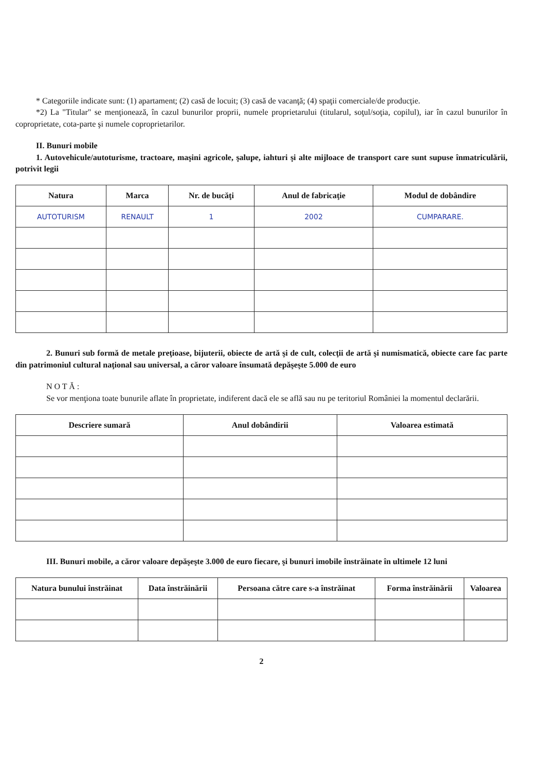* Categoriile indicate sunt: (1) apartament; (2) casă de locuit; (3) casă de vacanţă; (4) spaţii comerciale/de producţie.
*2) La "Titular" se menţionează, în cazul bunurilor proprii, numele proprietarului (titularul, soţul/soţia, copilul), iar în cazul bunurilor în coproprietate, cota-parte şi numele coproprietarilor.
II. Bunuri mobile
1. Autovehicule/autoturisme, tractoare, maşini agricole, şalupe, iahturi şi alte mijloace de transport care sunt supuse înmatriculării, potrivit legii
| Natura | Marca | Nr. de bucăţi | Anul de fabricaţie | Modul de dobândire |
| --- | --- | --- | --- | --- |
| AUTOTURISM | RENAULT | 1 | 2002 | CUMPARARE. |
2. Bunuri sub formă de metale preţioase, bijuterii, obiecte de artă şi de cult, colecţii de artă şi numismatică, obiecte care fac parte din patrimoniul cultural naţional sau universal, a căror valoare însumată depăşeşte 5.000 de euro
N O T Ă :
Se vor menţiona toate bunurile aflate în proprietate, indiferent dacă ele se află sau nu pe teritoriul României la momentul declarării.
| Descriere sumară | Anul dobândirii | Valoarea estimată |
| --- | --- | --- |
III. Bunuri mobile, a căror valoare depăşeşte 3.000 de euro fiecare, şi bunuri imobile înstrăinate în ultimele 12 luni
| Natura bunului înstrăinat | Data înstrăinării | Persoana către care s-a înstrăinat | Forma înstrăinării | Valoarea |
| --- | --- | --- | --- | --- |
2